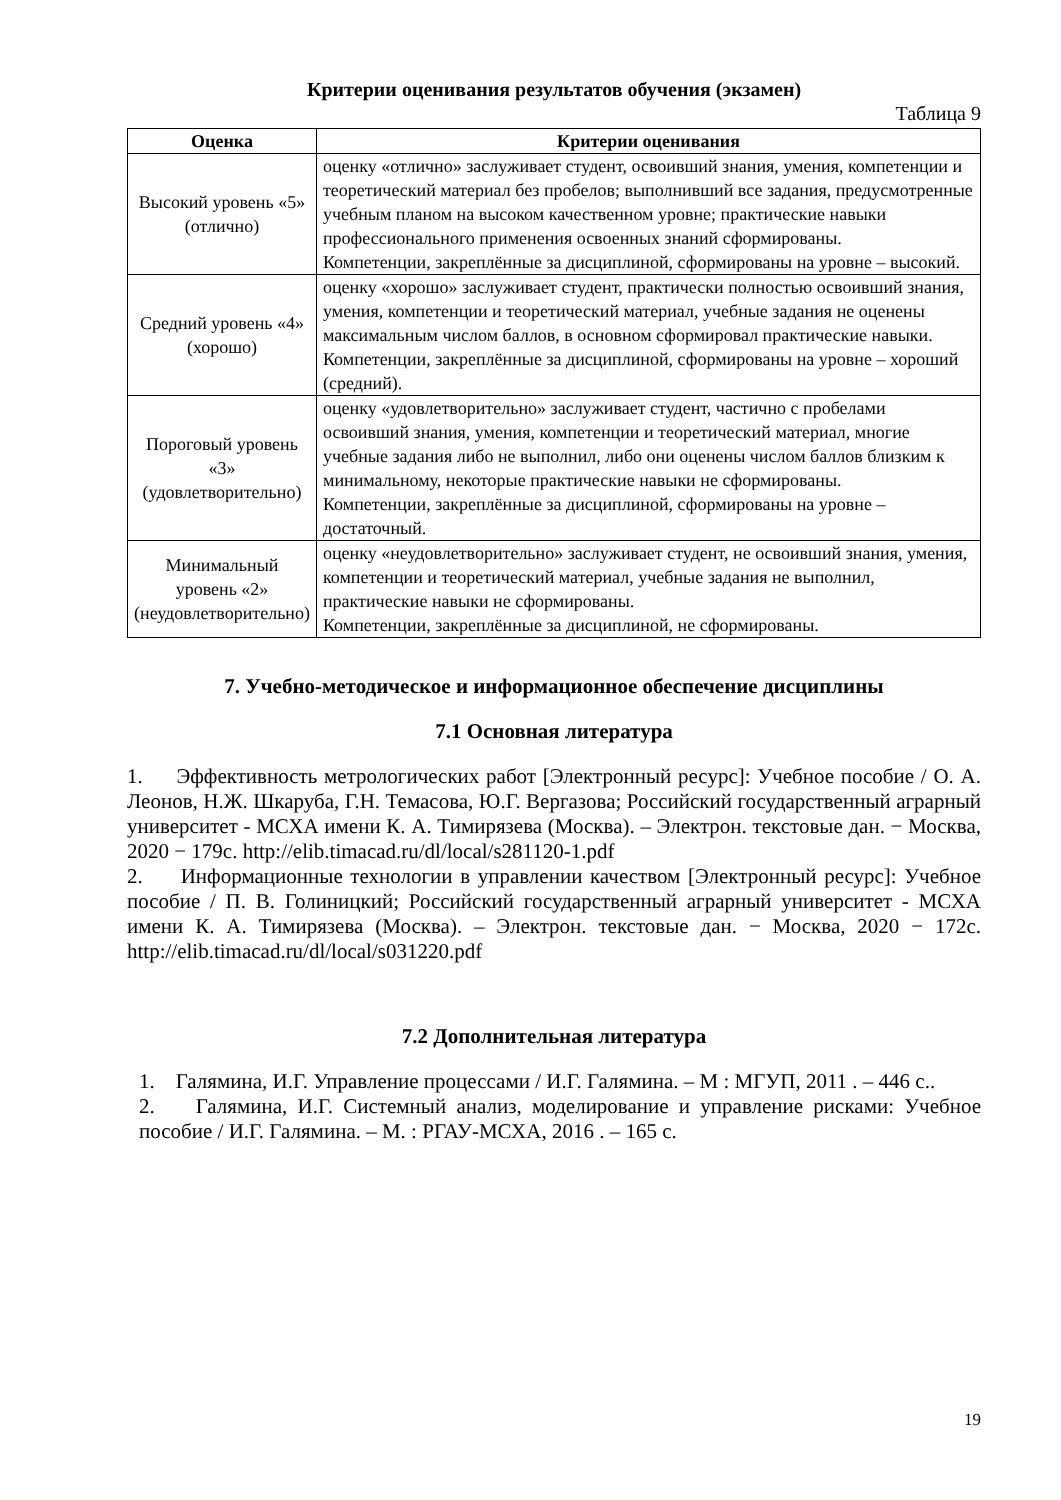Критерии оценивания результатов обучения (экзамен)
Таблица 9
| Оценка | Критерии оценивания |
| --- | --- |
| Высокий уровень «5» (отлично) | оценку «отлично» заслуживает студент, освоивший знания, умения, компетенции и теоретический материал без пробелов; выполнивший все задания, предусмотренные учебным планом на высоком качественном уровне; практические навыки профессионального применения освоенных знаний сформированы. Компетенции, закреплённые за дисциплиной, сформированы на уровне – высокий. |
| Средний уровень «4» (хорошо) | оценку «хорошо» заслуживает студент, практически полностью освоивший знания, умения, компетенции и теоретический материал, учебные задания не оценены максимальным числом баллов, в основном сформировал практические навыки. Компетенции, закреплённые за дисциплиной, сформированы на уровне – хороший (средний). |
| Пороговый уровень «3» (удовлетворительно) | оценку «удовлетворительно» заслуживает студент, частично с пробелами освоивший знания, умения, компетенции и теоретический материал, многие учебные задания либо не выполнил, либо они оценены числом баллов близким к минимальному, некоторые практические навыки не сформированы. Компетенции, закреплённые за дисциплиной, сформированы на уровне – достаточный. |
| Минимальный уровень «2» (неудовлетворительно) | оценку «неудовлетворительно» заслуживает студент, не освоивший знания, умения, компетенции и теоретический материал, учебные задания не выполнил, практические навыки не сформированы. Компетенции, закреплённые за дисциплиной, не сформированы. |
7. Учебно-методическое и информационное обеспечение дисциплины
7.1 Основная литература
1. Эффективность метрологических работ [Электронный ресурс]: Учебное пособие / О. А. Леонов, Н.Ж. Шкаруба, Г.Н. Темасова, Ю.Г. Вергазова; Российский государственный аграрный университет - МСХА имени К. А. Тимирязева (Москва). – Электрон. текстовые дан. − Москва, 2020 − 179с. http://elib.timacad.ru/dl/local/s281120-1.pdf
2. Информационные технологии в управлении качеством [Электронный ресурс]: Учебное пособие / П. В. Голиницкий; Российский государственный аграрный университет - МСХА имени К. А. Тимирязева (Москва). – Электрон. текстовые дан. − Москва, 2020 − 172с. http://elib.timacad.ru/dl/local/s031220.pdf
7.2 Дополнительная литература
1. Галямина, И.Г. Управление процессами / И.Г. Галямина. – М : МГУП, 2011 . – 446 с..
2. Галямина, И.Г. Системный анализ, моделирование и управление рисками: Учебное пособие / И.Г. Галямина. – М. : РГАУ-МСХА, 2016 . – 165 с.
19